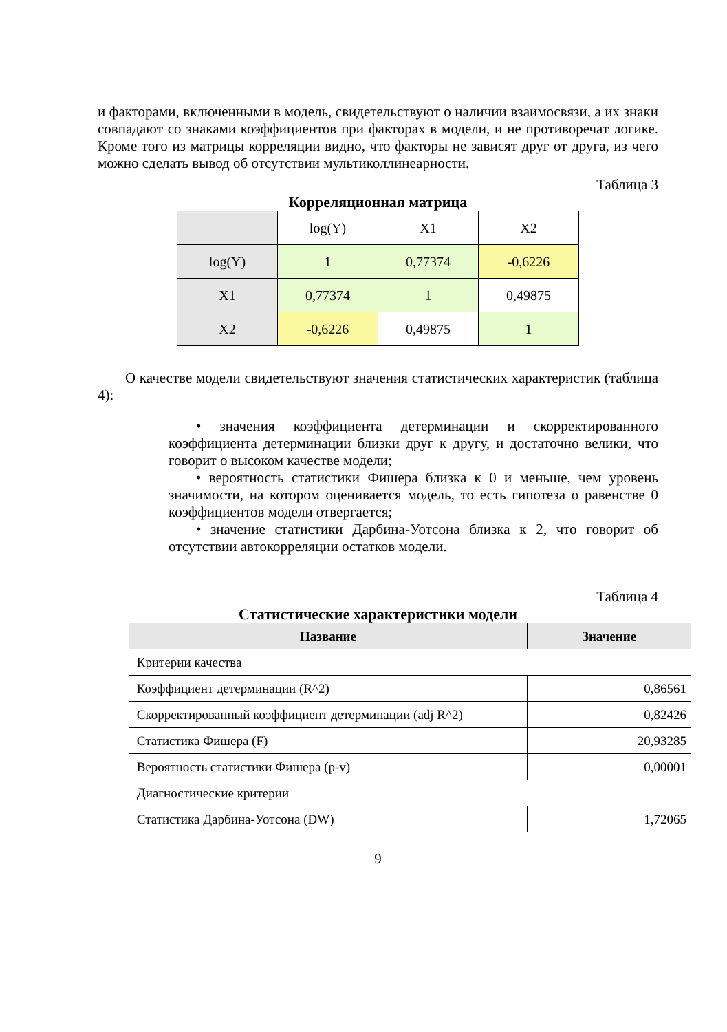и факторами, включенными в модель, свидетельствуют о наличии взаимосвязи, а их знаки совпадают со знаками коэффициентов при факторах в модели, и не противоречат логике. Кроме того из матрицы корреляции видно, что факторы не зависят друг от друга, из чего можно сделать вывод об отсутствии мультиколлинеарности.
Таблица 3
Корреляционная матрица
| | log(Y) | X1 | X2 |
| log(Y) | 1 | 0,77374 | -0,6226 |
| X1 | 0,77374 | 1 | 0,49875 |
| X2 | -0,6226 | 0,49875 | 1 |
О качестве модели свидетельствуют значения статистических характеристик (таблица 4):
• значения коэффициента детерминации и скорректированного коэффициента детерминации близки друг к другу, и достаточно велики, что говорит о высоком качестве модели;
• вероятность статистики Фишера близка к 0 и меньше, чем уровень значимости, на котором оценивается модель, то есть гипотеза о равенстве 0 коэффициентов модели отвергается;
• значение статистики Дарбина-Уотсона близка к 2, что говорит об отсутствии автокорреляции остатков модели.
Таблица 4
Статистические характеристики модели
| Название | Значение |
| --- | --- |
| Критерии качества | |
| Коэффициент детерминации (R^2) | 0,86561 |
| Скорректированный коэффициент детерминации (adj R^2) | 0,82426 |
| Статистика Фишера (F) | 20,93285 |
| Вероятность статистики Фишера (p-v) | 0,00001 |
| Диагностические критерии | |
| Статистика Дарбина-Уотсона (DW) | 1,72065 |
9